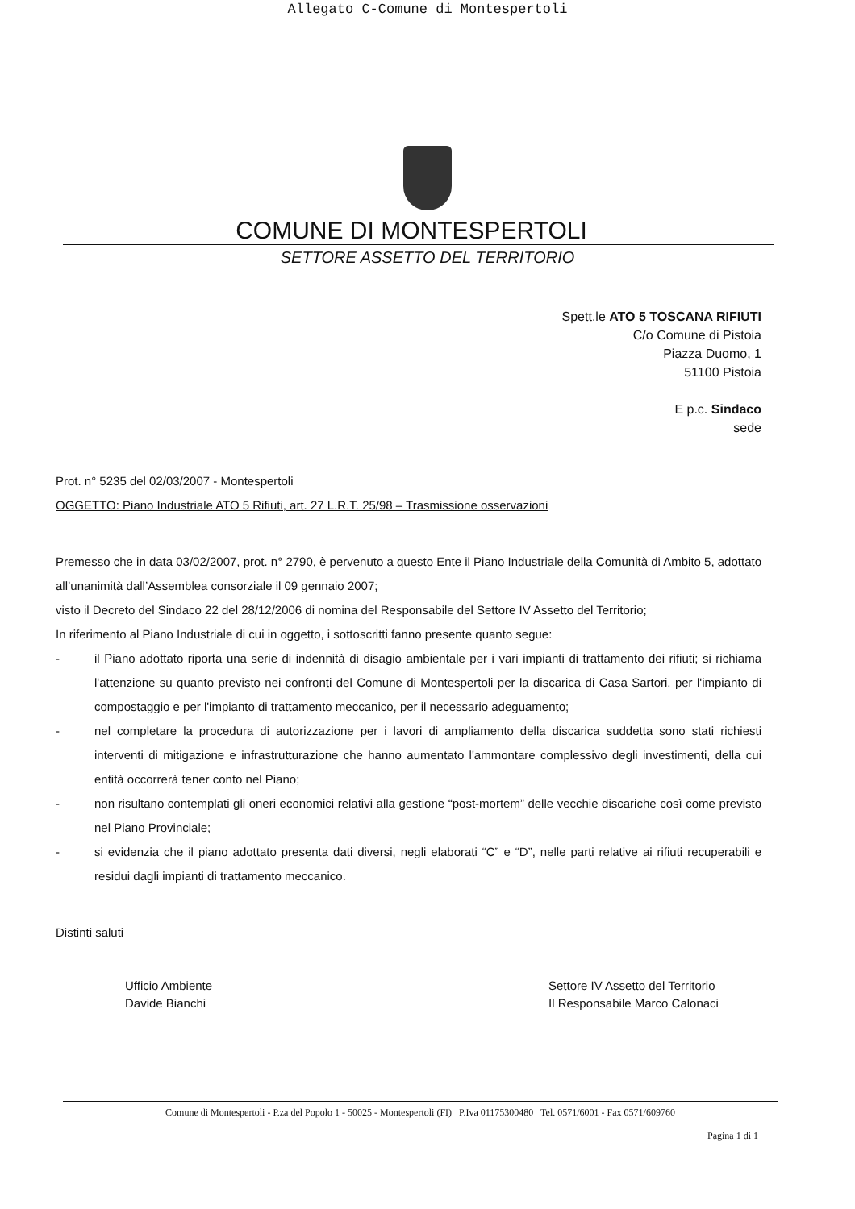Allegato C-Comune di Montespertoli
COMUNE DI MONTESPERTOLI
SETTORE ASSETTO DEL TERRITORIO
Spett.le ATO 5 TOSCANA RIFIUTI
C/o Comune di Pistoia
Piazza Duomo, 1
51100 Pistoia
E p.c. Sindaco
sede
Prot. n° 5235 del 02/03/2007 - Montespertoli
OGGETTO: Piano Industriale ATO 5 Rifiuti, art. 27 L.R.T. 25/98 – Trasmissione osservazioni
Premesso che in data 03/02/2007, prot. n° 2790, è pervenuto a questo Ente il Piano Industriale della Comunità di Ambito 5, adottato all’unanimità dall’Assemblea consorziale il 09 gennaio 2007;
visto il Decreto del Sindaco 22 del 28/12/2006 di nomina del Responsabile del Settore IV Assetto del Territorio;
In riferimento al Piano Industriale di cui in oggetto, i sottoscritti fanno presente quanto segue:
- il Piano adottato riporta una serie di indennità di disagio ambientale per i vari impianti di trattamento dei rifiuti; si richiama l'attenzione su quanto previsto nei confronti del Comune di Montespertoli per la discarica di Casa Sartori, per l'impianto di compostaggio e per l'impianto di trattamento meccanico, per il necessario adeguamento;
- nel completare la procedura di autorizzazione per i lavori di ampliamento della discarica suddetta sono stati richiesti interventi di mitigazione e infrastrutturazione che hanno aumentato l'ammontare complessivo degli investimenti, della cui entità occorrerà tener conto nel Piano;
- non risultano contemplati gli oneri economici relativi alla gestione “post-mortem” delle vecchie discariche così come previsto nel Piano Provinciale;
- si evidenzia che il piano adottato presenta dati diversi, negli elaborati “C” e “D”, nelle parti relative ai rifiuti recuperabili e residui dagli impianti di trattamento meccanico.
Distinti saluti
Ufficio Ambiente
Davide Bianchi
Settore IV Assetto del Territorio
Il Responsabile Marco Calonaci
Comune di Montespertoli - P.za del Popolo 1 - 50025 - Montespertoli (FI) P.Iva 01175300480 Tel. 0571/6001 - Fax 0571/609760
Pagina 1 di 1